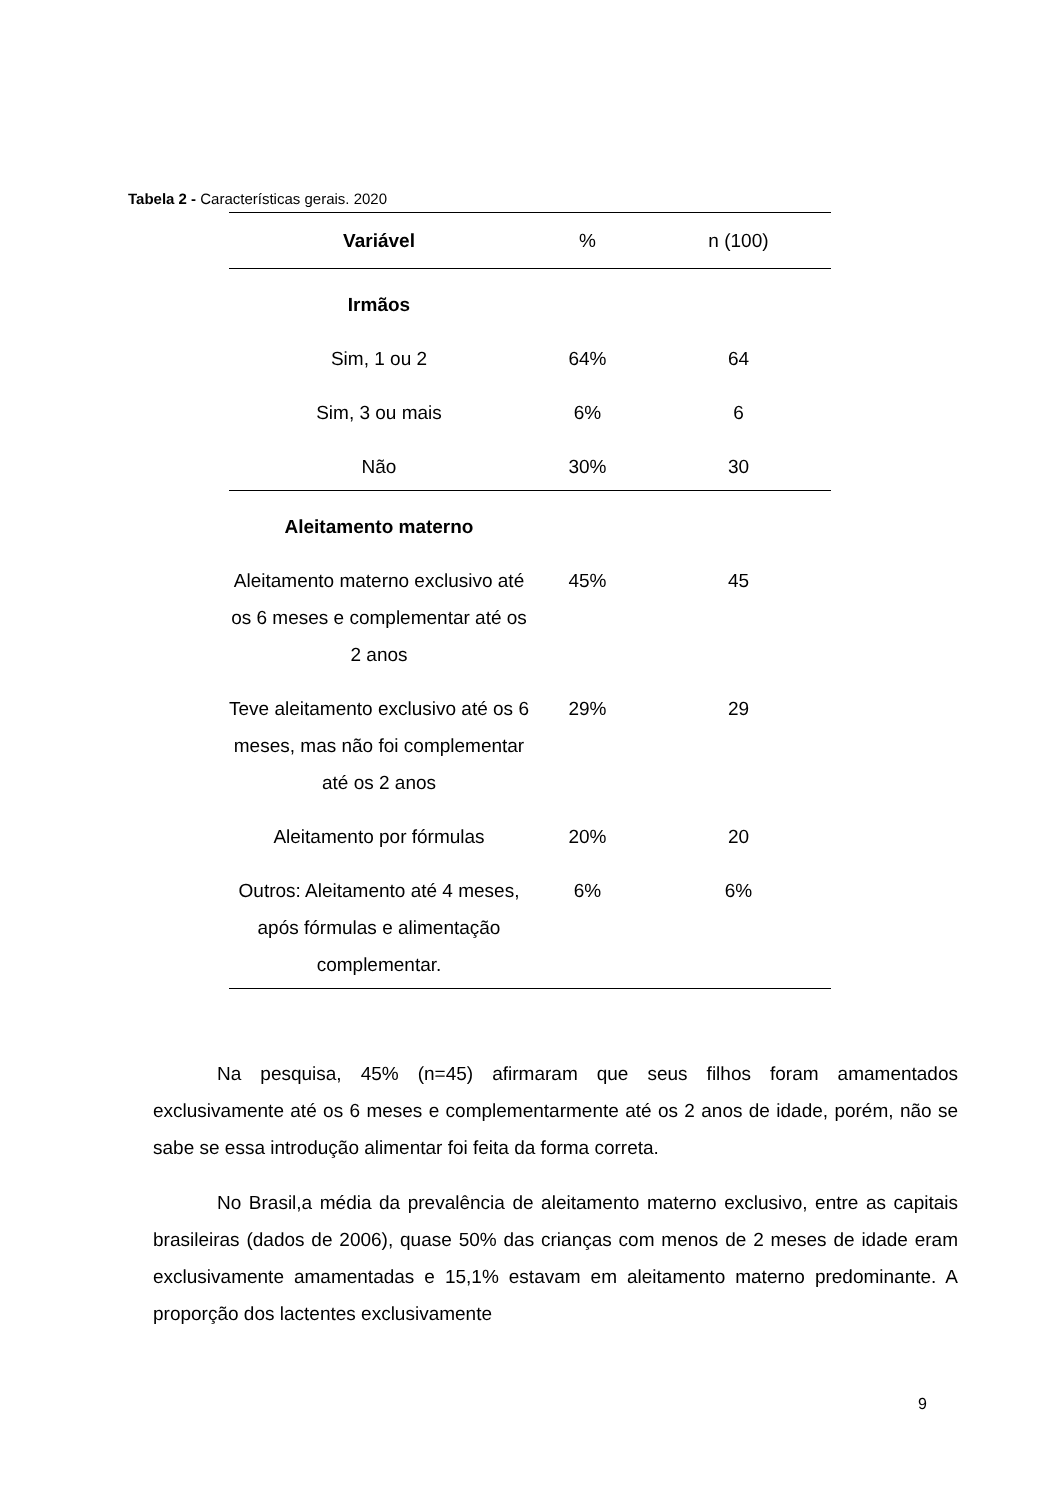Tabela 2 - Características gerais. 2020
| Variável | % | n (100) |
| --- | --- | --- |
| Irmãos | | |
| Sim, 1 ou 2 | 64% | 64 |
| Sim, 3 ou mais | 6% | 6 |
| Não | 30% | 30 |
| Aleitamento materno | | |
| Aleitamento materno exclusivo até os 6 meses e complementar até os 2 anos | 45% | 45 |
| Teve aleitamento exclusivo até os 6 meses, mas não foi complementar até os 2 anos | 29% | 29 |
| Aleitamento por fórmulas | 20% | 20 |
| Outros: Aleitamento até 4 meses, após fórmulas e alimentação complementar. | 6% | 6% |
Na pesquisa, 45% (n=45) afirmaram que seus filhos foram amamentados exclusivamente até os 6 meses e complementarmente até os 2 anos de idade, porém, não se sabe se essa introdução alimentar foi feita da forma correta.
No Brasil,a média da prevalência de aleitamento materno exclusivo, entre as capitais brasileiras (dados de 2006), quase 50% das crianças com menos de 2 meses de idade eram exclusivamente amamentadas e 15,1% estavam em aleitamento materno predominante. A proporção dos lactentes exclusivamente
9